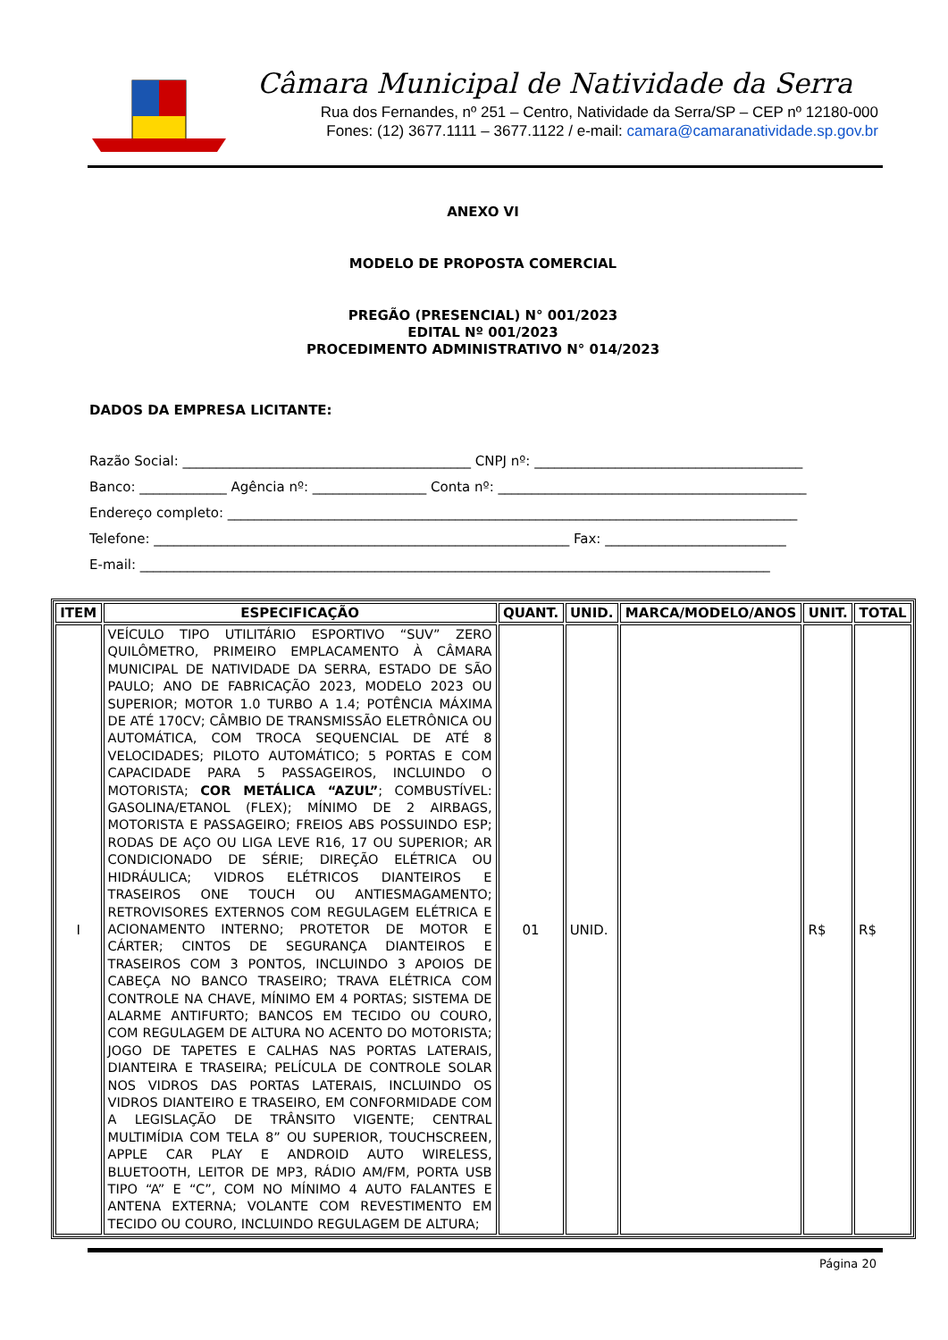Câmara Municipal de Natividade da Serra
Rua dos Fernandes, nº 251 – Centro, Natividade da Serra/SP – CEP nº 12180-000
Fones: (12) 3677.1111 – 3677.1122 / e-mail: camara@camaranatividade.sp.gov.br
ANEXO VI
MODELO DE PROPOSTA COMERCIAL
PREGÃO (PRESENCIAL) N° 001/2023
EDITAL Nº 001/2023
PROCEDIMENTO ADMINISTRATIVO N° 014/2023
DADOS DA EMPRESA LICITANTE:
Razão Social: ___________________________________________ CNPJ nº: ________________________________________
Banco: _____________ Agência nº: _________________ Conta nº: ______________________________________________
Endereço completo: _____________________________________________________________________________________
Telefone: ______________________________________________________________ Fax: ___________________________
E-mail: ______________________________________________________________________________________________
| ITEM | ESPECIFICAÇÃO | QUANT. | UNID. | MARCA/MODELO/ANOS | UNIT. | TOTAL |
| --- | --- | --- | --- | --- | --- | --- |
| I | VEÍCULO TIPO UTILITÁRIO ESPORTIVO “SUV” ZERO QUILÔMETRO, PRIMEIRO EMPLACAMENTO À CÂMARA MUNICIPAL DE NATIVIDADE DA SERRA, ESTADO DE SÃO PAULO; ANO DE FABRICAÇÃO 2023, MODELO 2023 OU SUPERIOR; MOTOR 1.0 TURBO A 1.4; POTÊNCIA MÁXIMA DE ATÉ 170CV; CÂMBIO DE TRANSMISSÃO ELETRÔNICA OU AUTOMÁTICA, COM TROCA SEQUENCIAL DE ATÉ 8 VELOCIDADES; PILOTO AUTOMÁTICO; 5 PORTAS E COM CAPACIDADE PARA 5 PASSAGEIROS, INCLUINDO O MOTORISTA; COR METÁLICA “AZUL” ; COMBUSTÍVEL: GASOLINA/ETANOL (FLEX); MÍNIMO DE 2 AIRBAGS, MOTORISTA E PASSAGEIRO; FREIOS ABS POSSUINDO ESP; RODAS DE AÇO OU LIGA LEVE R16, 17 OU SUPERIOR; AR CONDICIONADO DE SÉRIE; DIREÇÃO ELÉTRICA OU HIDRÁULICA; VIDROS ELÉTRICOS DIANTEIROS E TRASEIROS ONE TOUCH OU ANTIESMAGAMENTO; RETROVISORES EXTERNOS COM REGULAGEM ELÉTRICA E ACIONAMENTO INTERNO; PROTETOR DE MOTOR E CÁRTER; CINTOS DE SEGURANÇA DIANTEIROS E TRASEIROS COM 3 PONTOS, INCLUINDO 3 APOIOS DE CABEÇA NO BANCO TRASEIRO; TRAVA ELÉTRICA COM CONTROLE NA CHAVE, MÍNIMO EM 4 PORTAS; SISTEMA DE ALARME ANTIFURTO; BANCOS EM TECIDO OU COURO, COM REGULAGEM DE ALTURA NO ACENTO DO MOTORISTA; JOGO DE TAPETES E CALHAS NAS PORTAS LATERAIS, DIANTEIRA E TRASEIRA; PELÍCULA DE CONTROLE SOLAR NOS VIDROS DAS PORTAS LATERAIS, INCLUINDO OS VIDROS DIANTEIRO E TRASEIRO, EM CONFORMIDADE COM A LEGISLAÇÃO DE TRÂNSITO VIGENTE; CENTRAL MULTIMÍDIA COM TELA 8” OU SUPERIOR, TOUCHSCREEN, APPLE CAR PLAY E ANDROID AUTO WIRELESS, BLUETOOTH, LEITOR DE MP3, RÁDIO AM/FM, PORTA USB TIPO “A” E “C”, COM NO MÍNIMO 4 AUTO FALANTES E ANTENA EXTERNA; VOLANTE COM REVESTIMENTO EM TECIDO OU COURO, INCLUINDO REGULAGEM DE ALTURA; | 01 | UNID. | | R$ | R$ |
Página 20